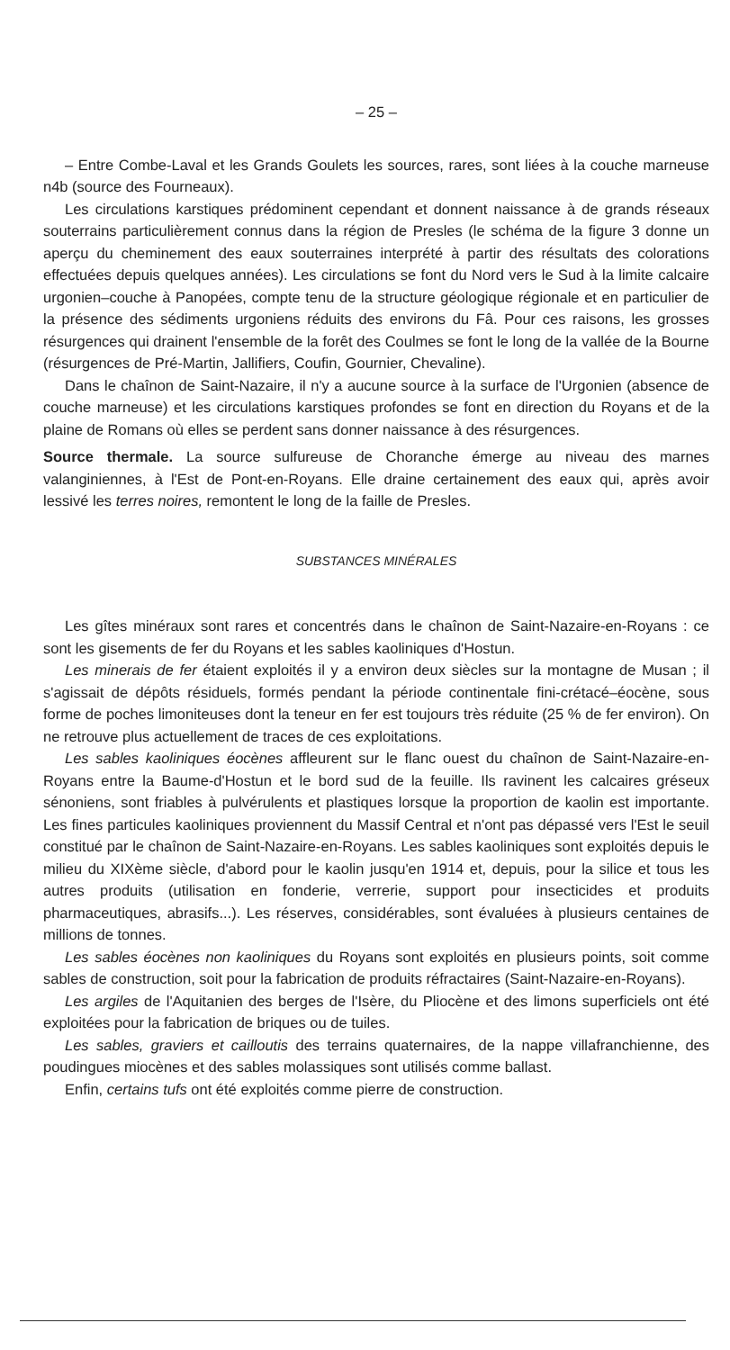– 25 –
– Entre Combe-Laval et les Grands Goulets les sources, rares, sont liées à la couche marneuse n4b (source des Fourneaux).
Les circulations karstiques prédominent cependant et donnent naissance à de grands réseaux souterrains particulièrement connus dans la région de Presles (le schéma de la figure 3 donne un aperçu du cheminement des eaux souterraines interprété à partir des résultats des colorations effectuées depuis quelques années). Les circulations se font du Nord vers le Sud à la limite calcaire urgonien–couche à Panopées, compte tenu de la structure géologique régionale et en particulier de la présence des sédiments urgoniens réduits des environs du Fâ. Pour ces raisons, les grosses résurgences qui drainent l'ensemble de la forêt des Coulmes se font le long de la vallée de la Bourne (résurgences de Pré-Martin, Jallifiers, Coufin, Gournier, Chevaline).
Dans le chaînon de Saint-Nazaire, il n'y a aucune source à la surface de l'Urgonien (absence de couche marneuse) et les circulations karstiques profondes se font en direction du Royans et de la plaine de Romans où elles se perdent sans donner naissance à des résurgences.
Source thermale. La source sulfureuse de Choranche émerge au niveau des marnes valanginiennes, à l'Est de Pont-en-Royans. Elle draine certainement des eaux qui, après avoir lessivé les terres noires, remontent le long de la faille de Presles.
SUBSTANCES MINÉRALES
Les gîtes minéraux sont rares et concentrés dans le chaînon de Saint-Nazaire-en-Royans : ce sont les gisements de fer du Royans et les sables kaoliniques d'Hostun.
Les minerais de fer étaient exploités il y a environ deux siècles sur la montagne de Musan ; il s'agissait de dépôts résiduels, formés pendant la période continentale fini-crétacé–éocène, sous forme de poches limoniteuses dont la teneur en fer est toujours très réduite (25 % de fer environ). On ne retrouve plus actuellement de traces de ces exploitations.
Les sables kaoliniques éocènes affleurent sur le flanc ouest du chaînon de Saint-Nazaire-en-Royans entre la Baume-d'Hostun et le bord sud de la feuille. Ils ravinent les calcaires gréseux sénoniens, sont friables à pulvérulents et plastiques lorsque la proportion de kaolin est importante. Les fines particules kaoliniques proviennent du Massif Central et n'ont pas dépassé vers l'Est le seuil constitué par le chaînon de Saint-Nazaire-en-Royans. Les sables kaoliniques sont exploités depuis le milieu du XIXème siècle, d'abord pour le kaolin jusqu'en 1914 et, depuis, pour la silice et tous les autres produits (utilisation en fonderie, verrerie, support pour insecticides et produits pharmaceutiques, abrasifs...). Les réserves, considérables, sont évaluées à plusieurs centaines de millions de tonnes.
Les sables éocènes non kaoliniques du Royans sont exploités en plusieurs points, soit comme sables de construction, soit pour la fabrication de produits réfractaires (Saint-Nazaire-en-Royans).
Les argiles de l'Aquitanien des berges de l'Isère, du Pliocène et des limons superficiels ont été exploitées pour la fabrication de briques ou de tuiles.
Les sables, graviers et cailloutis des terrains quaternaires, de la nappe villafranchienne, des poudingues miocènes et des sables molassiques sont utilisés comme ballast.
Enfin, certains tufs ont été exploités comme pierre de construction.